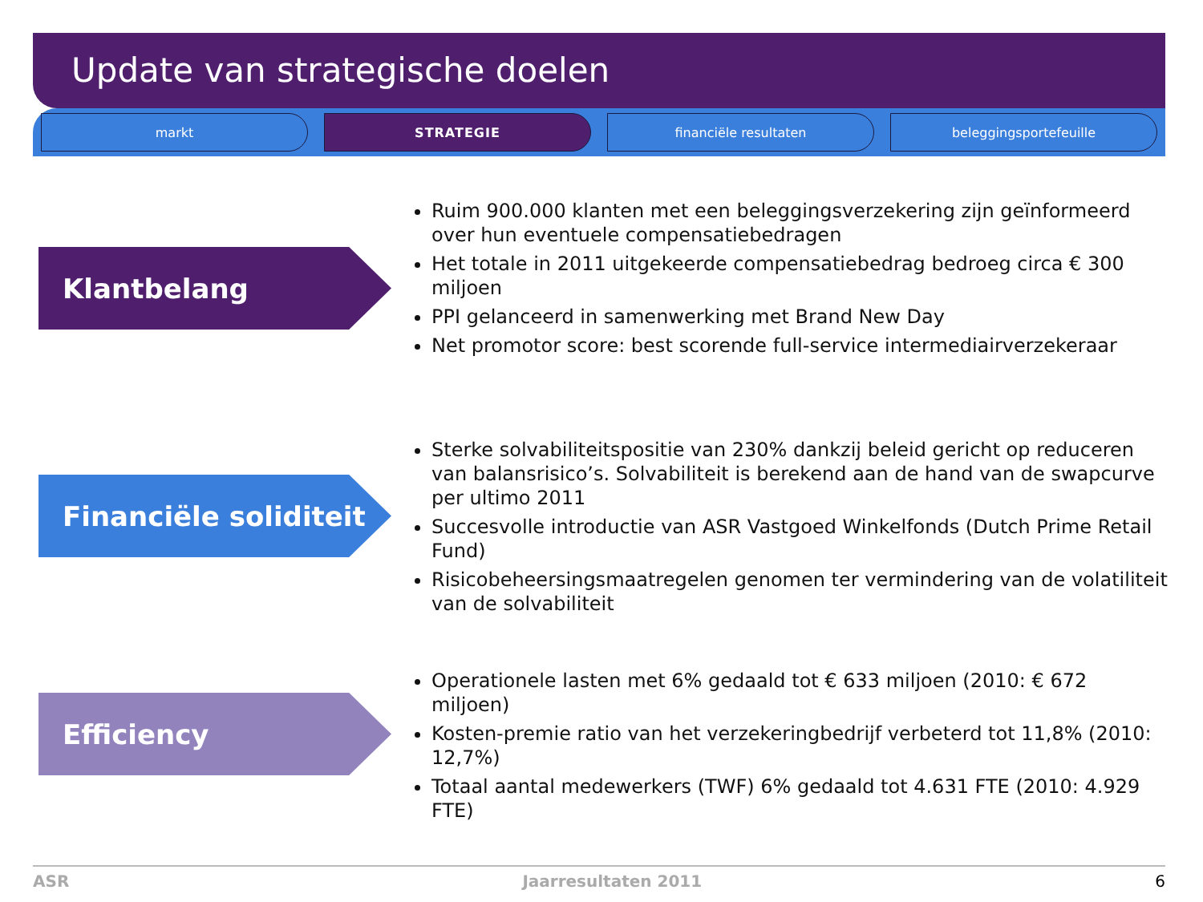Update van strategische doelen
markt STRATEGIE financiële resultaten beleggingsportefeuille
Klantbelang
Ruim 900.000 klanten met een beleggingsverzekering zijn geïnformeerd over hun eventuele compensatiebedragen
Het totale in 2011 uitgekeerde compensatiebedrag bedroeg circa € 300 miljoen
PPI gelanceerd in samenwerking met Brand New Day
Net promotor score: best scorende full-service intermediairverzekeraar
Financiële soliditeit
Sterke solvabiliteitspositie van 230% dankzij beleid gericht op reduceren van balansrisico’s. Solvabiliteit is berekend aan de hand van de swapcurve per ultimo 2011
Succesvolle introductie van ASR Vastgoed Winkelfonds (Dutch Prime Retail Fund)
Risicobeheersingsmaatregelen genomen ter vermindering van de volatiliteit van de solvabiliteit
Efficiency
Operationele lasten met 6% gedaald tot € 633 miljoen (2010: € 672 miljoen)
Kosten-premie ratio van het verzekeringbedrijf verbeterd tot 11,8% (2010: 12,7%)
Totaal aantal medewerkers (TWF) 6% gedaald tot 4.631 FTE (2010: 4.929 FTE)
ASR Jaarresultaten 2011 6